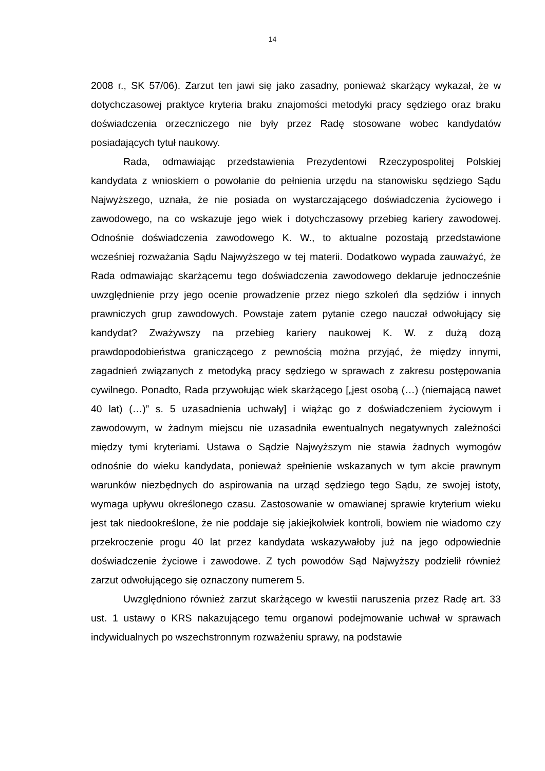14
2008 r., SK 57/06). Zarzut ten jawi się jako zasadny, ponieważ skarżący wykazał, że w dotychczasowej praktyce kryteria braku znajomości metodyki pracy sędziego oraz braku doświadczenia orzeczniczego nie były przez Radę stosowane wobec kandydatów posiadających tytuł naukowy.
Rada, odmawiając przedstawienia Prezydentowi Rzeczypospolitej Polskiej kandydata z wnioskiem o powołanie do pełnienia urzędu na stanowisku sędziego Sądu Najwyższego, uznała, że nie posiada on wystarczającego doświadczenia życiowego i zawodowego, na co wskazuje jego wiek i dotychczasowy przebieg kariery zawodowej. Odnośnie doświadczenia zawodowego K. W., to aktualne pozostają przedstawione wcześniej rozważania Sądu Najwyższego w tej materii. Dodatkowo wypada zauważyć, że Rada odmawiając skarżącemu tego doświadczenia zawodowego deklaruje jednocześnie uwzględnienie przy jego ocenie prowadzenie przez niego szkoleń dla sędziów i innych prawniczych grup zawodowych. Powstaje zatem pytanie czego nauczał odwołujący się kandydat? Zważywszy na przebieg kariery naukowej K. W. z dużą dozą prawdopodobieństwa graniczącego z pewnością można przyjąć, że między innymi, zagadnień związanych z metodyką pracy sędziego w sprawach z zakresu postępowania cywilnego. Ponadto, Rada przywołując wiek skarżącego [„jest osobą (…) (niemającą nawet 40 lat) (…)” s. 5 uzasadnienia uchwały] i wiążąc go z doświadczeniem życiowym i zawodowym, w żadnym miejscu nie uzasadniła ewentualnych negatywnych zależności między tymi kryteriami. Ustawa o Sądzie Najwyższym nie stawia żadnych wymogów odnośnie do wieku kandydata, ponieważ spełnienie wskazanych w tym akcie prawnym warunków niezbędnych do aspirowania na urząd sędziego tego Sądu, ze swojej istoty, wymaga upływu określonego czasu. Zastosowanie w omawianej sprawie kryterium wieku jest tak niedookreślone, że nie poddaje się jakiejkolwiek kontroli, bowiem nie wiadomo czy przekroczenie progu 40 lat przez kandydata wskazywałoby już na jego odpowiednie doświadczenie życiowe i zawodowe. Z tych powodów Sąd Najwyższy podzielił również zarzut odwołującego się oznaczony numerem 5.
Uwzględniono również zarzut skarżącego w kwestii naruszenia przez Radę art. 33 ust. 1 ustawy o KRS nakazującego temu organowi podejmowanie uchwał w sprawach indywidualnych po wszechstronnym rozważeniu sprawy, na podstawie